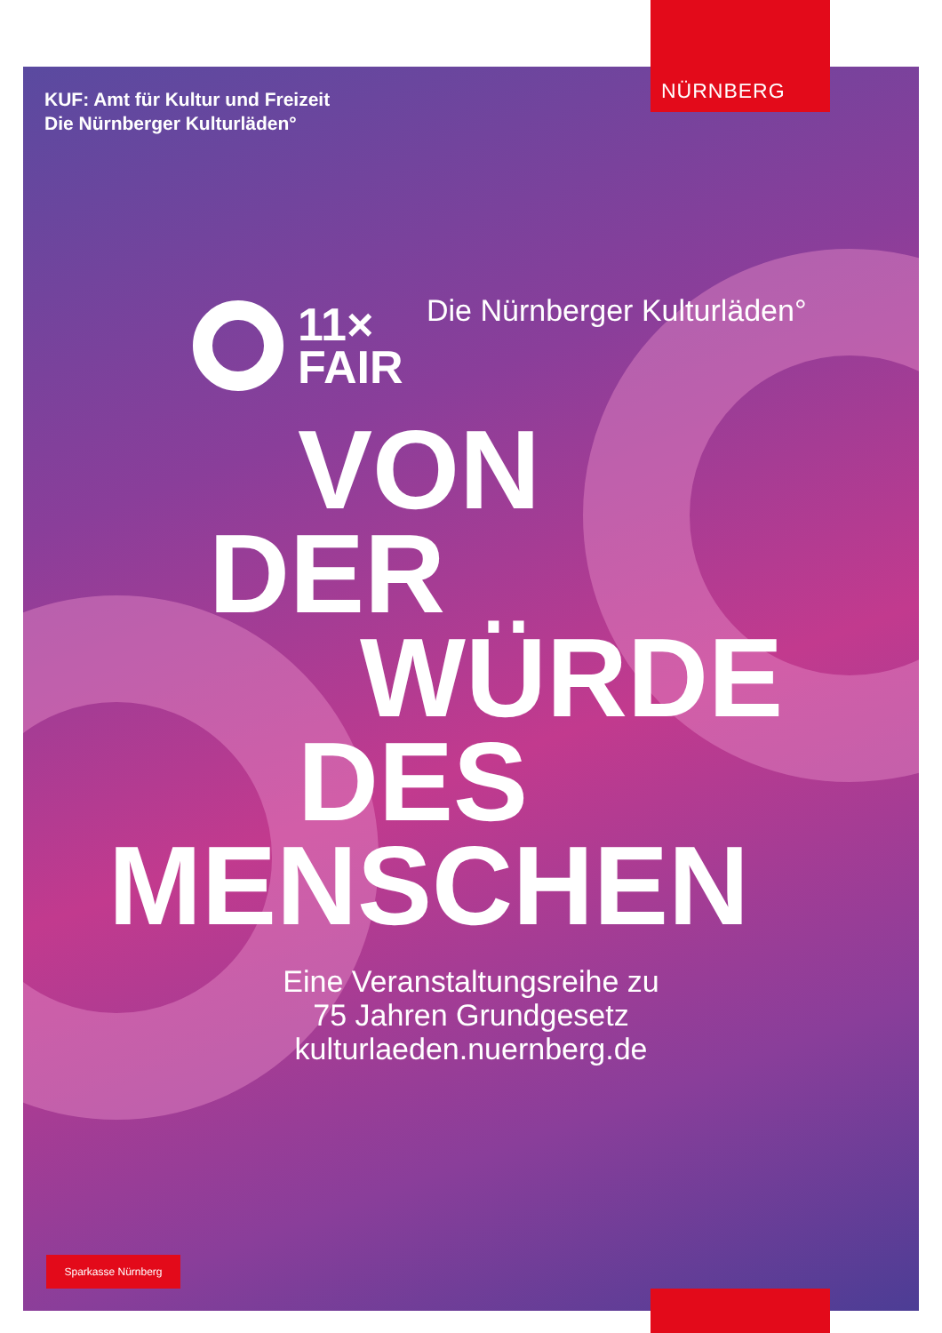NÜRNBERG
KUF: Amt für Kultur und Freizeit
Die Nürnberger Kulturläden°
11×
FAIR
Die Nürnberger Kulturläden°
VON
DER
WÜRDE
DES
MENSCHEN
Eine Veranstaltungsreihe zu
75 Jahren Grundgesetz
kulturlaeden.nuernberg.de
Sparkasse Nürnberg